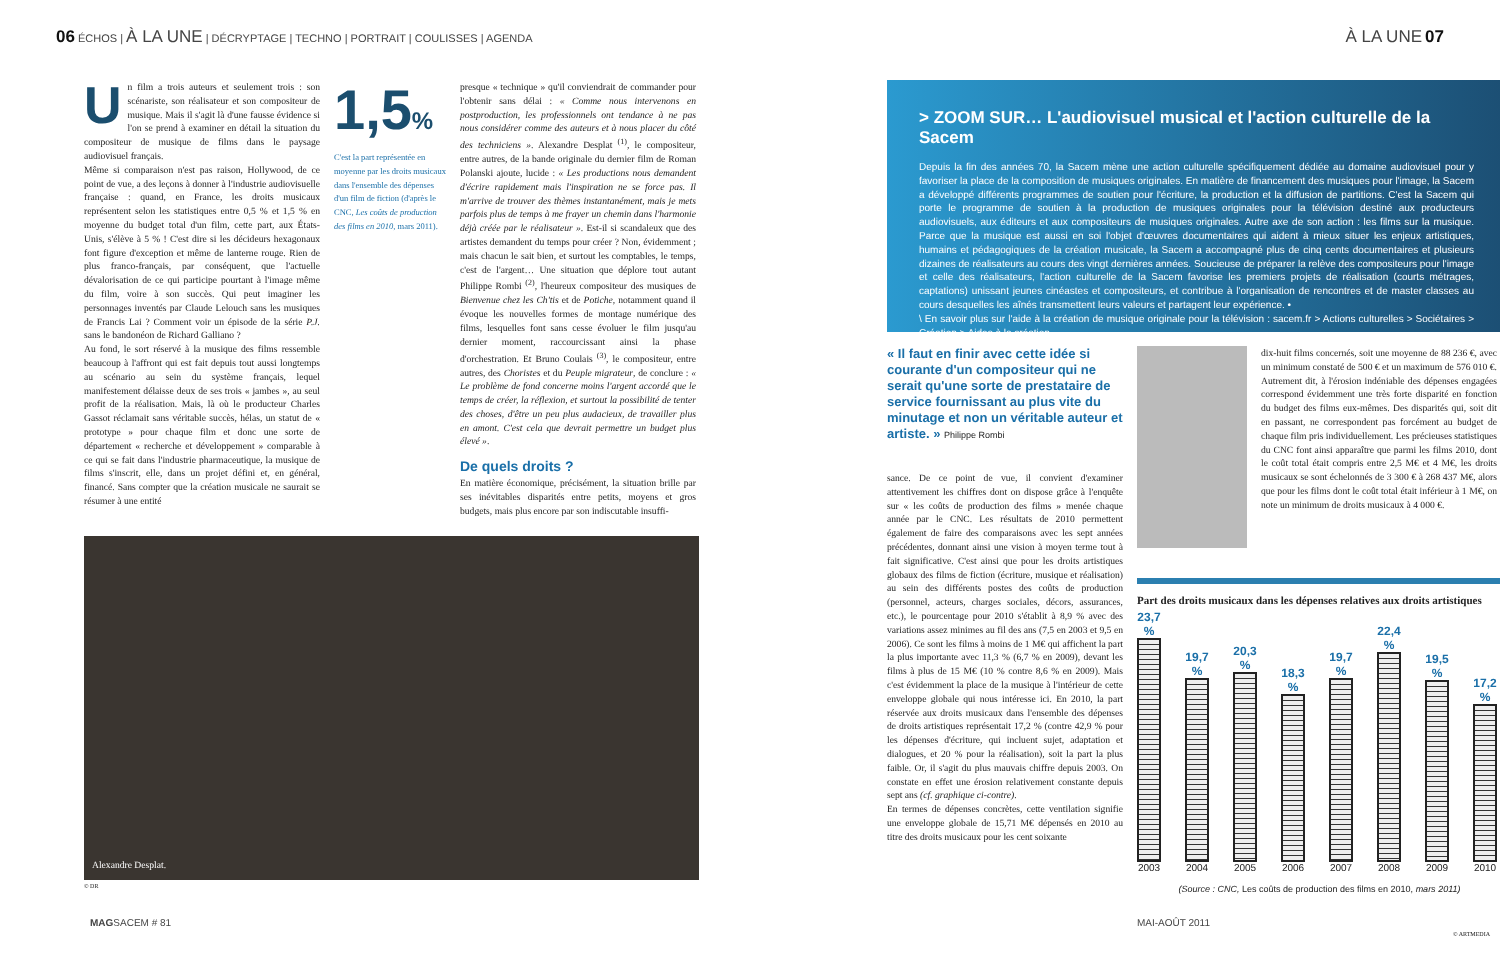06 ÉCHOS | À LA UNE | DÉCRYPTAGE | TECHNO | PORTRAIT | COULISSES | AGENDA
À LA UNE 07
Un film a trois auteurs et seulement trois : son scénariste, son réalisateur et son compositeur de musique. Mais il s'agit là d'une fausse évidence si l'on se prend à examiner en détail la situation du compositeur de musique de films dans le paysage audiovisuel français.
Même si comparaison n'est pas raison, Hollywood, de ce point de vue, a des leçons à donner à l'industrie audiovisuelle française : quand, en France, les droits musicaux représentent selon les statistiques entre 0,5 % et 1,5 % en moyenne du budget total d'un film, cette part, aux États-Unis, s'élève à 5 % ! C'est dire si les décideurs hexagonaux font figure d'exception et même de lanterne rouge. Rien de plus franco-français, par conséquent, que l'actuelle dévalorisation de ce qui participe pourtant à l'image même du film, voire à son succès. Qui peut imaginer les personnages inventés par Claude Lelouch sans les musiques de Francis Lai ? Comment voir un épisode de la série P.J. sans le bandonéon de Richard Galliano ?
Au fond, le sort réservé à la musique des films ressemble beaucoup à l'affront qui est fait depuis tout aussi longtemps au scénario au sein du système français, lequel manifestement délaisse deux de ses trois « jambes », au seul profit de la réalisation. Mais, là où le producteur Charles Gassot réclamait sans véritable succès, hélas, un statut de « prototype » pour chaque film et donc une sorte de département « recherche et développement » comparable à ce qui se fait dans l'industrie pharmaceutique, la musique de films s'inscrit, elle, dans un projet défini et, en général, financé. Sans compter que la création musicale ne saurait se résumer à une entité
1,5%
C'est la part représentée en moyenne par les droits musicaux dans l'ensemble des dépenses d'un film de fiction (d'après le CNC, Les coûts de production des films en 2010, mars 2011).
presque « technique » qu'il conviendrait de commander pour l'obtenir sans délai : « Comme nous intervenons en postproduction, les professionnels ont tendance à ne pas nous considérer comme des auteurs et à nous placer du côté des techniciens ». Alexandre Desplat <sup>(1)</sup>, le compositeur, entre autres, de la bande originale du dernier film de Roman Polanski ajoute, lucide : « Les productions nous demandent d'écrire rapidement mais l'inspiration ne se force pas. Il m'arrive de trouver des thèmes instantanément, mais je mets parfois plus de temps à me frayer un chemin dans l'harmonie déjà créée par le réalisateur ». Est-il si scandaleux que des artistes demandent du temps pour créer ? Non, évidemment ; mais chacun le sait bien, et surtout les comptables, le temps, c'est de l'argent… Une situation que déplore tout autant Philippe Rombi <sup>(2)</sup>, l'heureux compositeur des musiques de Bienvenue chez les Ch'tis et de Potiche, notamment quand il évoque les nouvelles formes de montage numérique des films, lesquelles font sans cesse évoluer le film jusqu'au dernier moment, raccourcissant ainsi la phase d'orchestration. Et Bruno Coulais <sup>(3)</sup>, le compositeur, entre autres, des Choristes et du Peuple migrateur, de conclure : « Le problème de fond concerne moins l'argent accordé que le temps de créer, la réflexion, et surtout la possibilité de tenter des choses, d'être un peu plus audacieux, de travailler plus en amont. C'est cela que devrait permettre un budget plus élevé ».
De quels droits ?
En matière économique, précisément, la situation brille par ses inévitables disparités entre petits, moyens et gros budgets, mais plus encore par son indiscutable insuffi-
Alexandre Desplat.
© DR
> ZOOM SUR… L'audiovisuel musical et l'action culturelle de la Sacem
Depuis la fin des années 70, la Sacem mène une action culturelle spécifiquement dédiée au domaine audiovisuel pour y favoriser la place de la composition de musiques originales. En matière de financement des musiques pour l'image, la Sacem a développé différents programmes de soutien pour l'écriture, la production et la diffusion de partitions. C'est la Sacem qui porte le programme de soutien à la production de musiques originales pour la télévision destiné aux producteurs audiovisuels, aux éditeurs et aux compositeurs de musiques originales. Autre axe de son action : les films sur la musique. Parce que la musique est aussi en soi l'objet d'œuvres documentaires qui aident à mieux situer les enjeux artistiques, humains et pédagogiques de la création musicale, la Sacem a accompagné plus de cinq cents documentaires et plusieurs dizaines de réalisateurs au cours des vingt dernières années. Soucieuse de préparer la relève des compositeurs pour l'image et celle des réalisateurs, l'action culturelle de la Sacem favorise les premiers projets de réalisation (courts métrages, captations) unissant jeunes cinéastes et compositeurs, et contribue à l'organisation de rencontres et de master classes au cours desquelles les aînés transmettent leurs valeurs et partagent leur expérience. •
\ En savoir plus sur l'aide à la création de musique originale pour la télévision : sacem.fr > Actions culturelles > Sociétaires > Création > Aides à la création.
« Il faut en finir avec cette idée si courante d'un compositeur qui ne serait qu'une sorte de prestataire de service fournissant au plus vite du minutage et non un véritable auteur et artiste. » Philippe Rombi
sance. De ce point de vue, il convient d'examiner attentivement les chiffres dont on dispose grâce à l'enquête sur « les coûts de production des films » menée chaque année par le CNC. Les résultats de 2010 permettent également de faire des comparaisons avec les sept années précédentes, donnant ainsi une vision à moyen terme tout à fait significative. C'est ainsi que pour les droits artistiques globaux des films de fiction (écriture, musique et réalisation) au sein des différents postes des coûts de production (personnel, acteurs, charges sociales, décors, assurances, etc.), le pourcentage pour 2010 s'établit à 8,9 % avec des variations assez minimes au fil des ans (7,5 en 2003 et 9,5 en 2006). Ce sont les films à moins de 1 M€ qui affichent la part la plus importante avec 11,3 % (6,7 % en 2009), devant les films à plus de 15 M€ (10 % contre 8,6 % en 2009). Mais c'est évidemment la place de la musique à l'intérieur de cette enveloppe globale qui nous intéresse ici. En 2010, la part réservée aux droits musicaux dans l'ensemble des dépenses de droits artistiques représentait 17,2 % (contre 42,9 % pour les dépenses d'écriture, qui incluent sujet, adaptation et dialogues, et 20 % pour la réalisation), soit la part la plus faible. Or, il s'agit du plus mauvais chiffre depuis 2003. On constate en effet une érosion relativement constante depuis sept ans (cf. graphique ci-contre).
En termes de dépenses concrètes, cette ventilation signifie une enveloppe globale de 15,71 M€ dépensés en 2010 au titre des droits musicaux pour les cent soixante
dix-huit films concernés, soit une moyenne de 88 236 €, avec un minimum constaté de 500 € et un maximum de 576 010 €. Autrement dit, à l'érosion indéniable des dépenses engagées correspond évidemment une très forte disparité en fonction du budget des films eux-mêmes. Des disparités qui, soit dit en passant, ne correspondent pas forcément au budget de chaque film pris individuellement. Les précieuses statistiques du CNC font ainsi apparaître que parmi les films 2010, dont le coût total était compris entre 2,5 M€ et 4 M€, les droits musicaux se sont échelonnés de 3 300 € à 268 437 M€, alors que pour les films dont le coût total était inférieur à 1 M€, on note un minimum de droits musicaux à 4 000 €.
Part des droits musicaux dans les dépenses relatives aux droits artistiques
23,7 %
19,7 %
20,3 %
18,3 %
19,7 %
22,4 %
19,5 %
17,2 %
2003 2004 2005 2006 2007 2008 2009 2010
(Source : CNC, Les coûts de production des films en 2010, mars 2011)
MAGSACEM # 81 MAI-AOÛT 2011
© ARTMEDIA